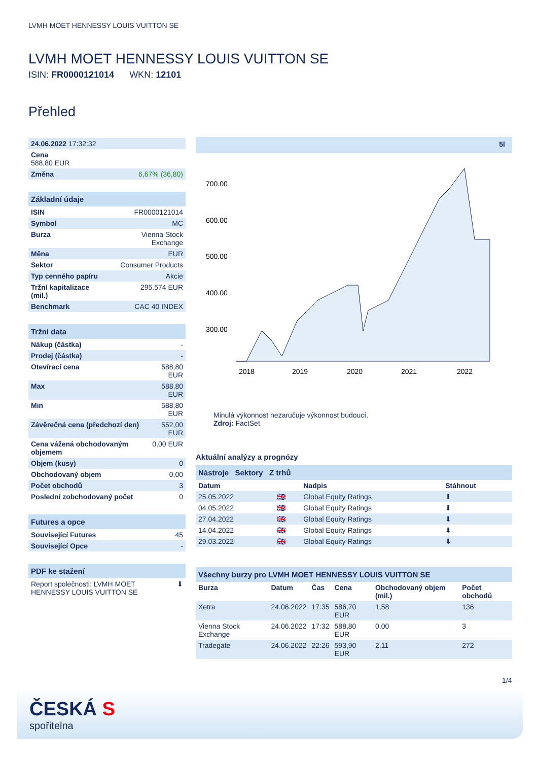LVMH MOET HENNESSY LOUIS VUITTON SE
LVMH MOET HENNESSY LOUIS VUITTON SE
ISIN: FR0000121014 WKN: 12101
Přehled
| 24.06.2022 17:32:32 | |
| Cena 588,80 EUR | |
| Změna | 6,67% (36,80) |
| Základní údaje | |
| --- | --- |
| ISIN | FR0000121014 |
| Symbol | MC |
| Burza | Vienna Stock Exchange |
| Měna | EUR |
| Sektor | Consumer Products |
| Typ cenného papíru | Akcie |
| Tržní kapitalizace (mil.) | 295.574 EUR |
| Benchmark | CAC 40 INDEX |
| Tržní data | |
| --- | --- |
| Nákup (částka) | - |
| Prodej (částka) | - |
| Otevírací cena | 588,80 EUR |
| Max | 588,80 EUR |
| Min | 588,80 EUR |
| Závěrečná cena (předchozí den) | 552,00 EUR |
| Cena vážená obchodovaným objemem | 0,00 EUR |
| Objem (kusy) | 0 |
| Obchodovaný objem | 0,00 |
| Počet obchodů | 3 |
| Poslední zobchodovaný počet | 0 |
| Futures a opce | |
| --- | --- |
| Související Futures | 45 |
| Související Opce | - |
| PDF ke stažení | |
| --- | --- |
| Report společnosti: LVMH MOET HENNESSY LOUIS VUITTON SE | ⬇ |
5l
700.00
600.00
500.00
400.00
300.00
2018
2019
2020
2021
2022
Minulá výkonnost nezaručuje výkonnost budoucí.
Zdroj: FactSet
Aktuální analýzy a prognózy
| Nástroje Sektory Z trhů | | | |
| --- | --- | --- | --- |
| Datum | | Nadpis | Stáhnout |
| 25.05.2022 | 🇬🇧 | Global Equity Ratings | ⬇ |
| 04.05.2022 | 🇬🇧 | Global Equity Ratings | ⬇ |
| 27.04.2022 | 🇬🇧 | Global Equity Ratings | ⬇ |
| 14.04.2022 | 🇬🇧 | Global Equity Ratings | ⬇ |
| 29.03.2022 | 🇬🇧 | Global Equity Ratings | ⬇ |
| Všechny burzy pro LVMH MOET HENNESSY LOUIS VUITTON SE | | | | | |
| --- | --- | --- | --- | --- | --- |
| Burza | Datum | Čas | Cena | Obchodovaný objem (mil.) | Počet obchodů |
| Xetra | 24.06.2022 | 17:35 | 586,70 EUR | 1,58 | 136 |
| Vienna Stock Exchange | 24.06.2022 | 17:32 | 588,80 EUR | 0,00 | 3 |
| Tradegate | 24.06.2022 | 22:26 | 593,90 EUR | 2,11 | 272 |
1/4
ČESKÁ S
spořitelna